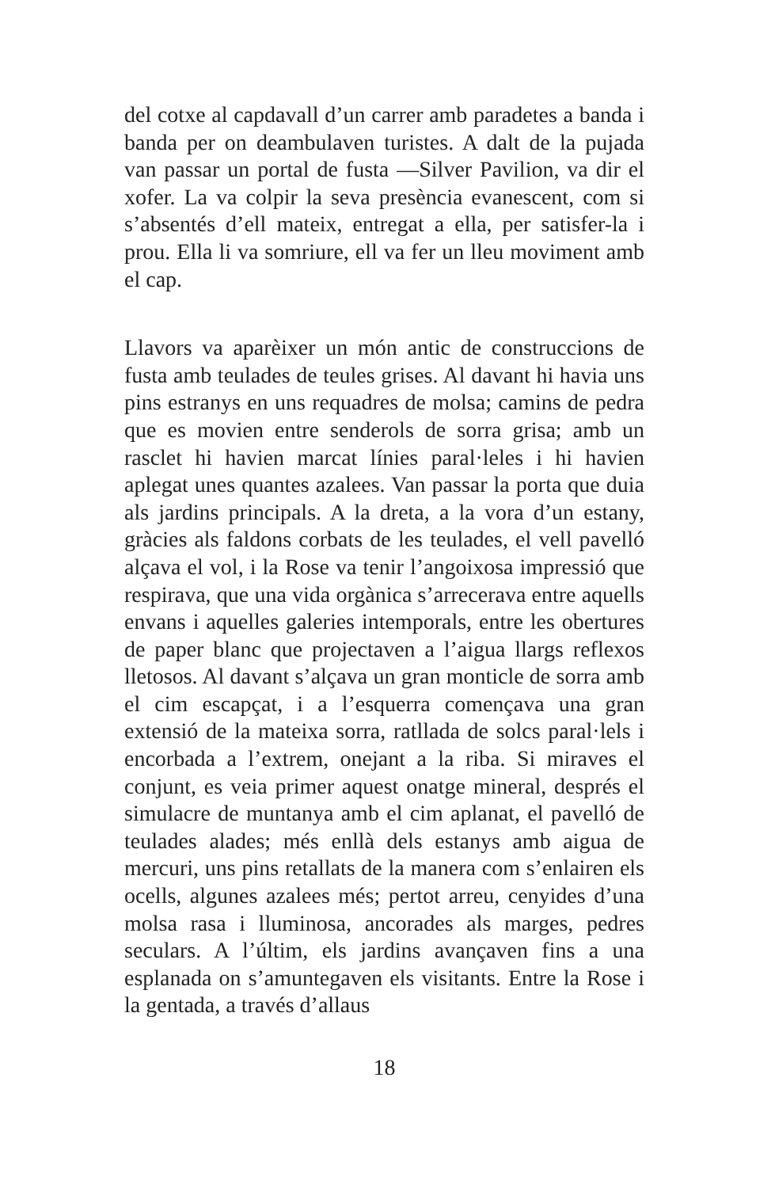del cotxe al capdavall d’un carrer amb paradetes a banda i banda per on deambulaven turistes. A dalt de la pujada van passar un portal de fusta —Silver Pavilion, va dir el xofer. La va colpir la seva presència evanescent, com si s’absentés d’ell mateix, entregat a ella, per satisfer-la i prou. Ella li va somriure, ell va fer un lleu moviment amb el cap.
Llavors va aparèixer un món antic de construccions de fusta amb teulades de teules grises. Al davant hi havia uns pins estranys en uns requadres de molsa; camins de pedra que es movien entre senderols de sorra grisa; amb un rasclet hi havien marcat línies paral·leles i hi havien aplegat unes quantes azalees. Van passar la porta que duia als jardins principals. A la dreta, a la vora d’un estany, gràcies als faldons corbats de les teulades, el vell pavelló alçava el vol, i la Rose va tenir l’angoixosa impressió que respirava, que una vida orgànica s’arrecerava entre aquells envans i aquelles galeries intemporals, entre les obertures de paper blanc que projectaven a l’aigua llargs reflexos lletosos. Al davant s’alçava un gran monticle de sorra amb el cim escapçat, i a l’esquerra començava una gran extensió de la mateixa sorra, ratllada de solcs paral·lels i encorbada a l’extrem, onejant a la riba. Si miraves el conjunt, es veia primer aquest onatge mineral, després el simulacre de muntanya amb el cim aplanat, el pavelló de teulades alades; més enllà dels estanys amb aigua de mercuri, uns pins retallats de la manera com s’enlairen els ocells, algunes azalees més; pertot arreu, cenyides d’una molsa rasa i lluminosa, ancorades als marges, pedres seculars. A l’últim, els jardins avançaven fins a una esplanada on s’amuntegaven els visitants. Entre la Rose i la gentada, a través d’allaus
18